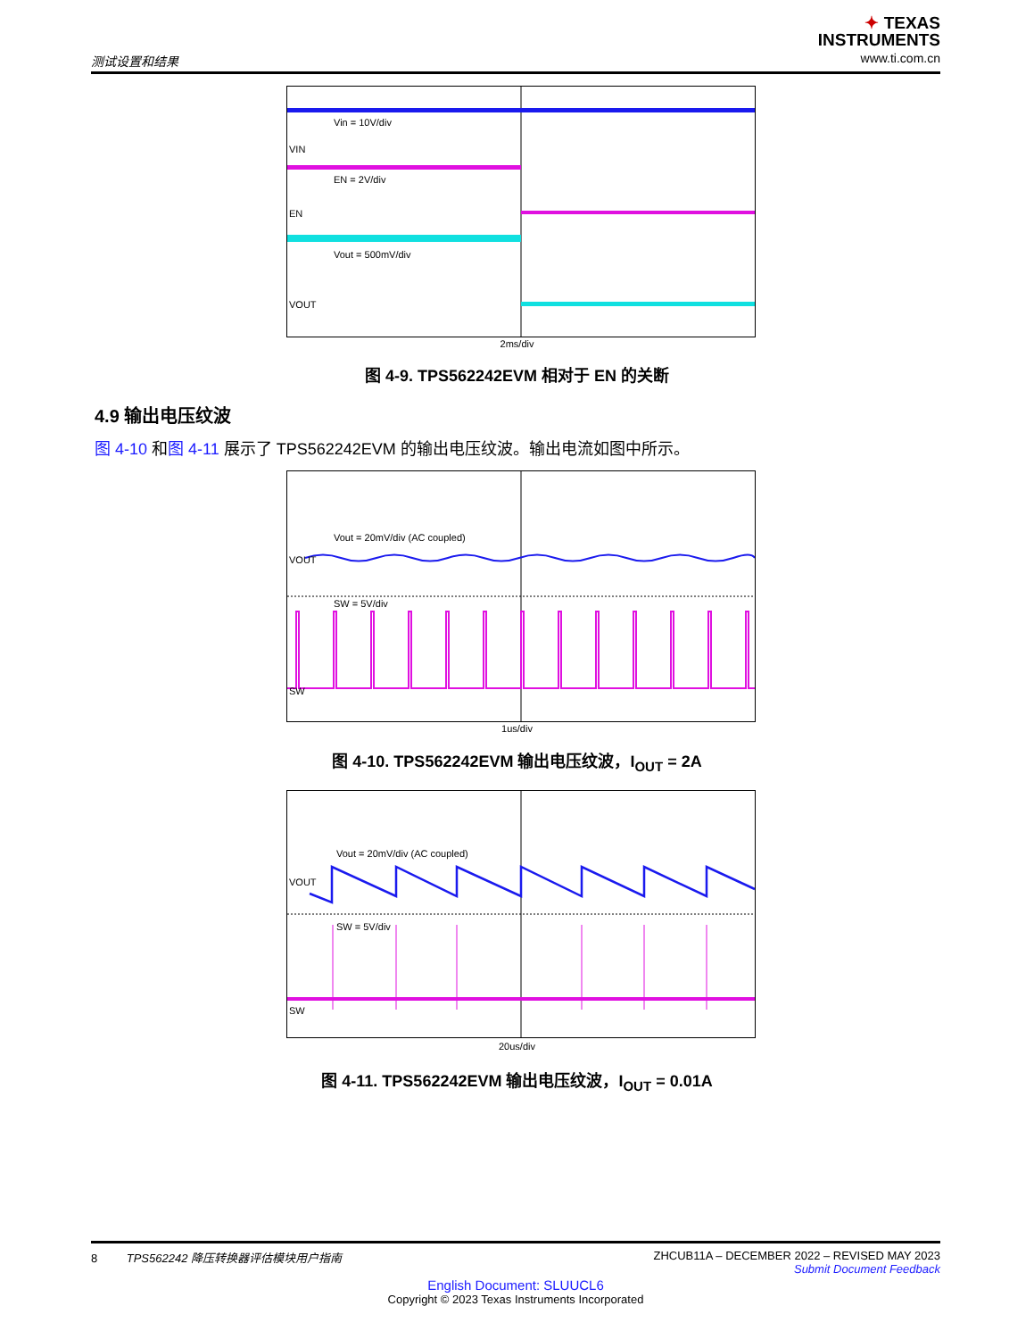测试设置和结果
✦ TEXAS
INSTRUMENTS
www.ti.com.cn
Vin = 10V/div
VIN
EN = 2V/div
EN
Vout = 500mV/div
VOUT
2ms/div
图 4-9. TPS562242EVM 相对于 EN 的关断
4.9 输出电压纹波
图 4-10 和图 4-11 展示了 TPS562242EVM 的输出电压纹波。输出电流如图中所示。
Vout = 20mV/div (AC coupled)
VOUT
SW = 5V/div
SW
1us/div
图 4-10. TPS562242EVM 输出电压纹波，I<sub>OUT</sub> = 2A
Vout = 20mV/div (AC coupled)
VOUT
SW = 5V/div
SW
20us/div
图 4-11. TPS562242EVM 输出电压纹波，I<sub>OUT</sub> = 0.01A
8 TPS562242 降压转换器评估模块用户指南 ZHCUB11A – DECEMBER 2022 – REVISED MAY 2023
Submit Document Feedback
English Document: SLUUCL6
Copyright © 2023 Texas Instruments Incorporated